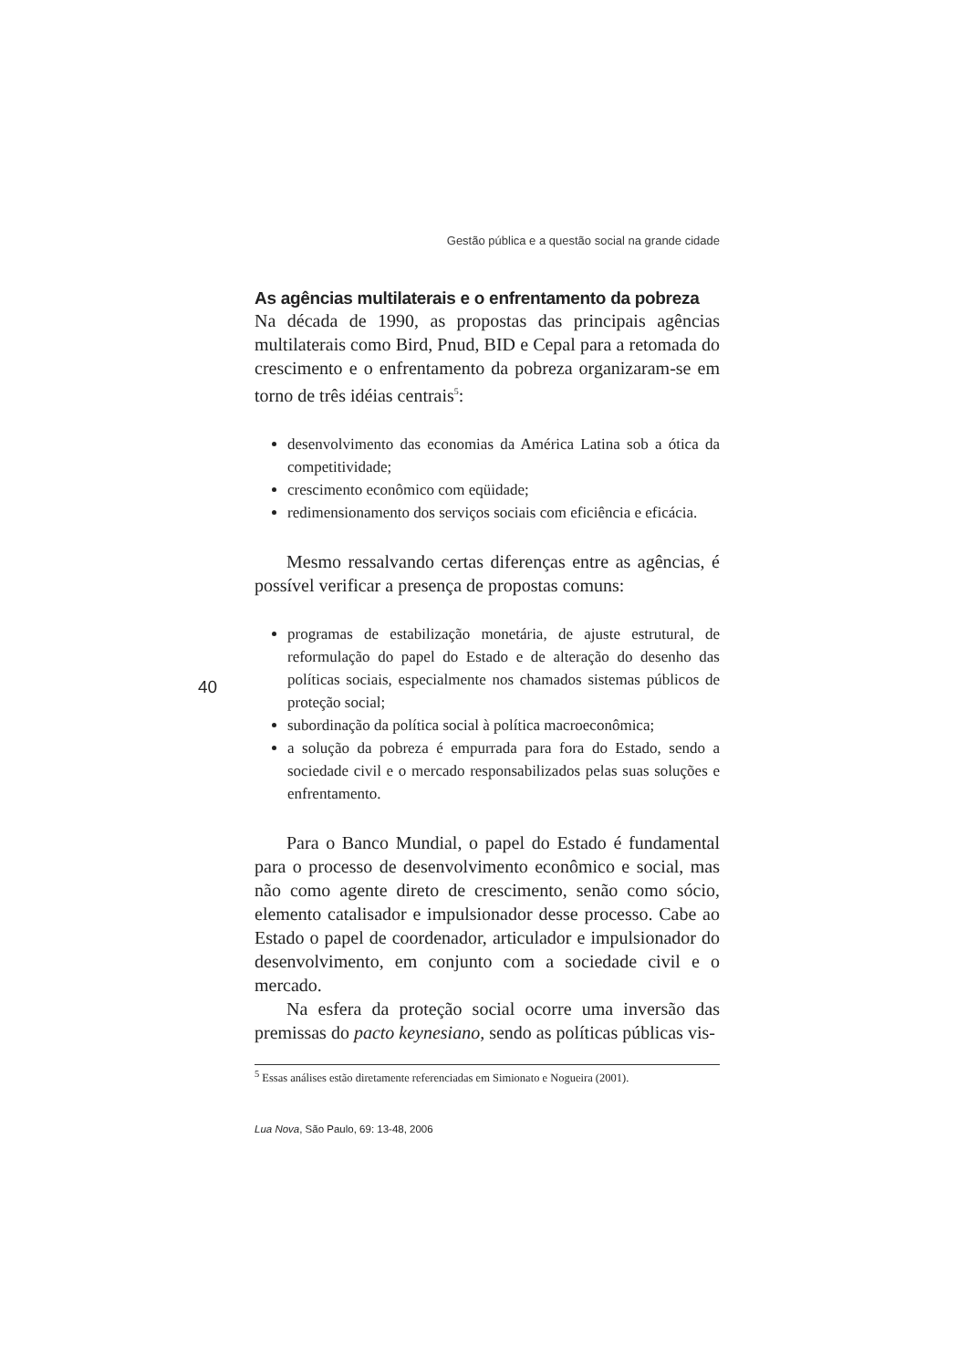Gestão pública e a questão social na grande cidade
As agências multilaterais e o enfrentamento da pobreza
Na década de 1990, as propostas das principais agências multilaterais como Bird, Pnud, BID e Cepal para a retomada do crescimento e o enfrentamento da pobreza organizaram-se em torno de três idéias centrais<sup>5</sup>:
desenvolvimento das economias da América Latina sob a ótica da competitividade;
crescimento econômico com eqüidade;
redimensionamento dos serviços sociais com eficiência e eficácia.
Mesmo ressalvando certas diferenças entre as agências, é possível verificar a presença de propostas comuns:
programas de estabilização monetária, de ajuste estrutural, de reformulação do papel do Estado e de alteração do desenho das políticas sociais, especialmente nos chamados sistemas públicos de proteção social;
subordinação da política social à política macroeconômica;
a solução da pobreza é empurrada para fora do Estado, sendo a sociedade civil e o mercado responsabilizados pelas suas soluções e enfrentamento.
Para o Banco Mundial, o papel do Estado é fundamental para o processo de desenvolvimento econômico e social, mas não como agente direto de crescimento, senão como sócio, elemento catalisador e impulsionador desse processo. Cabe ao Estado o papel de coordenador, articulador e impulsionador do desenvolvimento, em conjunto com a sociedade civil e o mercado.
Na esfera da proteção social ocorre uma inversão das premissas do pacto keynesiano, sendo as políticas públicas vis-
<sup>5</sup> Essas análises estão diretamente referenciadas em Simionato e Nogueira (2001).
Lua Nova, São Paulo, 69: 13-48, 2006
40